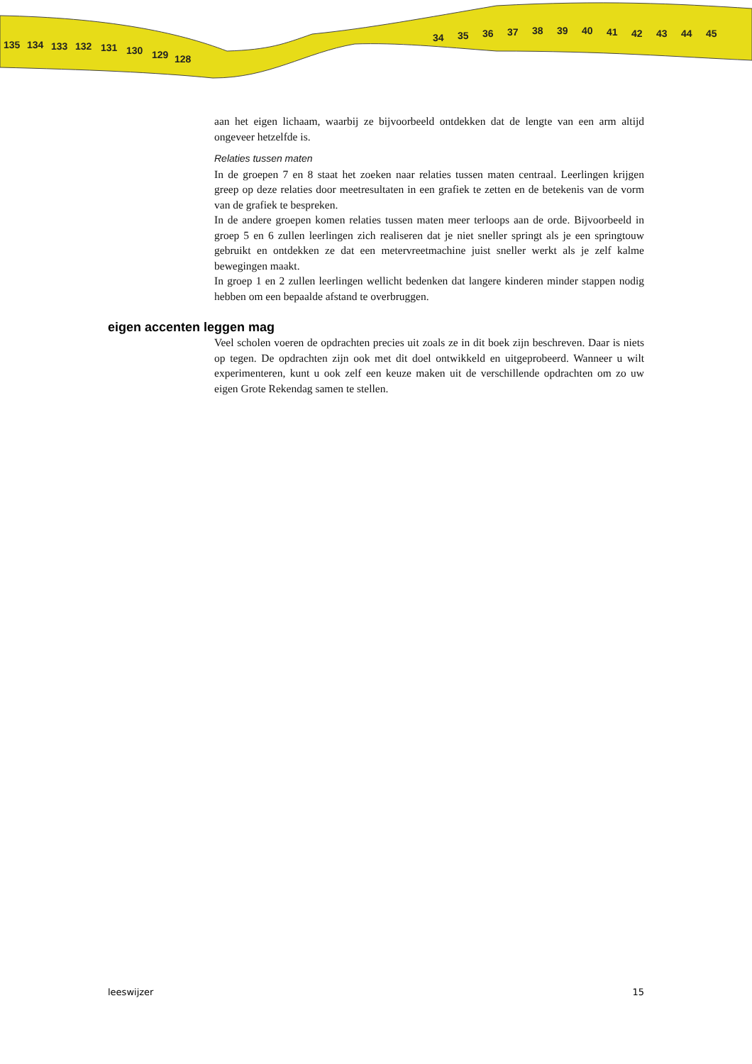135
134
133
132
131
130
129
128
34
35
36
37
38
39
40
41
42
43
44
45
aan het eigen lichaam, waarbij ze bijvoorbeeld ontdekken dat de lengte van een arm altijd ongeveer hetzelfde is.
Relaties tussen maten
In de groepen 7 en 8 staat het zoeken naar relaties tussen maten centraal. Leerlingen krijgen greep op deze relaties door meetresultaten in een grafiek te zetten en de betekenis van de vorm van de grafiek te bespreken.
In de andere groepen komen relaties tussen maten meer terloops aan de orde. Bijvoorbeeld in groep 5 en 6 zullen leerlingen zich realiseren dat je niet sneller springt als je een springtouw gebruikt en ontdekken ze dat een metervreetmachine juist sneller werkt als je zelf kalme bewegingen maakt.
In groep 1 en 2 zullen leerlingen wellicht bedenken dat langere kinderen minder stappen nodig hebben om een bepaalde afstand te overbruggen.
eigen accenten leggen mag
Veel scholen voeren de opdrachten precies uit zoals ze in dit boek zijn beschreven. Daar is niets op tegen. De opdrachten zijn ook met dit doel ontwikkeld en uitgeprobeerd. Wanneer u wilt experimenteren, kunt u ook zelf een keuze maken uit de verschillende opdrachten om zo uw eigen Grote Rekendag samen te stellen.
leeswijzer 15